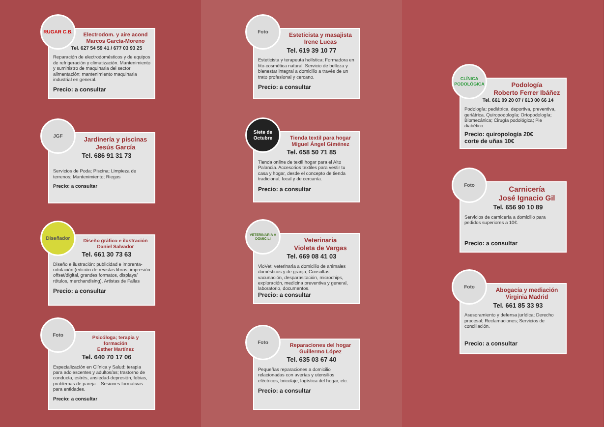RUGAR C.B.
Electrodom. y aire acond
Marcos García-Moreno
Tel. 627 54 59 41 / 677 03 93 25
Reparación de electrodomésticos y de equipos de refrigeración y climatización. Mantenimiento y suministro de maquinaria del sector alimentación; mantenimiento maquinaria industrial en general.
Precio: a consultar
JGF
Jardinería y piscinas
Jesús García
Tel. 686 91 31 73
Servicios de Poda; Piscina; Limpieza de terrenos; Mantenimiento; Riegos
Precio: a consultar
Diseñador
Diseño gráfico e ilustración
Daniel Salvador
Tel. 661 30 73 63
Diseño e ilustración: publicidad e imprenta-rotulación (edición de revistas libros, impresión offset/digital, grandes formatos, displays/ rótulos, merchandising). Artistas de Fallas
Precio: a consultar
Foto
Psicóloga; terapia y formación
Esther Martínez
Tel. 640 70 17 06
Especialización en Clínica y Salud: terapia para adolescentes y adultos/as; trastorno de conducta, estrés, ansiedad-depresión, fobias, problemas de pareja... Sesiones formativas para entidades.
Precio: a consultar
Foto
Esteticista y masajista
Irene Lucas
Tel. 619 39 10 77
Esteticista y terapeuta holística; Formadora en fito-cosmética natural. Servicio de belleza y bienestar integral a domicilio a través de un trato profesional y cercano.
Precio: a consultar
Siete de Octubre
Tienda textil para hogar
Miguel Ángel Giménez
Tel. 658 50 71 85
Tienda online de textil hogar para el Alto Palancia. Accesorios textiles para vestir tu casa y hogar, desde el concepto de tienda tradicional, local y de cercanía.
Precio: a consultar
VETERINARIA A DOMICILI
Veterinaria
Violeta de Vargas
Tel. 669 08 41 03
VioVet: veterinaria a domicilio de animales domésticos y de granja; Consultas, vacunación, desparasitación, microchips, exploración, medicina preventiva y general, laboratorio, documentos.
Precio: a consultar
Foto
Reparaciones del hogar
Guillermo López
Tel. 635 03 67 40
Pequeñas reparaciones a domicilio relacionadas con averías y utensilios eléctricos, bricolaje, logística del hogar, etc.
Precio: a consultar
CLÍNICA PODOLÓGICA
Podología
Roberto Ferrer Ibáñez
Tel. 661 09 20 07 / 613 00 66 14
Podología: pediátrica, deportiva, preventiva, geriátrica. Quiropodología; Ortopodología; Biomecánica; Cirugía podológica; Pie diabético.
Precio: quiropología 20€
corte de uñas 10€
Foto
Carnicería
José Ignacio Gil
Tel. 656 90 10 89
Servicios de carnicería a domicilio para pedidos superiores a 10€.
Precio: a consultar
Foto
Abogacía y mediación
Virginia Madrid
Tel. 661 85 33 93
Asesoramiento y defensa jurídica; Derecho procesal; Reclamaciones; Servicios de conciliación.
Precio: a consultar